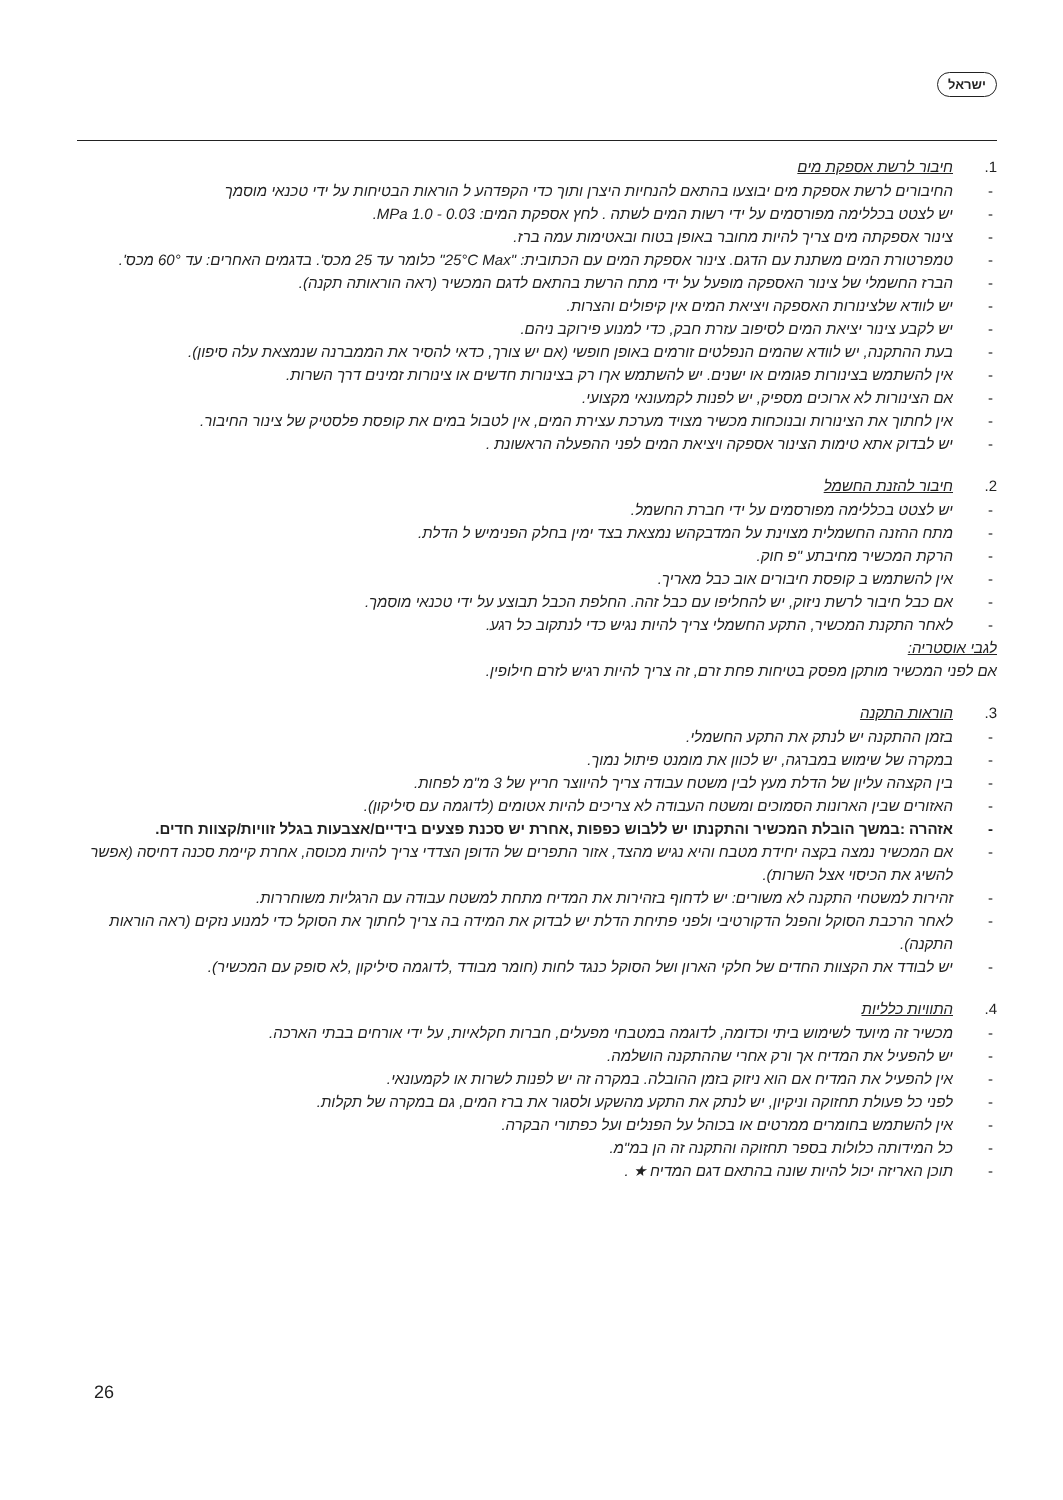ישראל
1. חיבור לרשת אספקת מים
- החיבורים לרשת אספקת מים יבוצעו בהתאם להנחיות היצרן ותוך כדי הקפדהע ל הוראות הבטיחות על ידי טכנאי מוסמך
- יש לצטט בכללימה מפורסמים על ידי רשות המים לשתה . לחץ אספקת המים: 0.03 - 1.0 MPa.
- צינור אספקתה מים צריך להיות מחובר באופן בטוח ובאטימות עמה ברז.
- טמפרטורת המים משתנת עם הדגם. צינור אספקת המים עם הכתובית: "25°C Max" כלומר עד 25 מכס'. בדגמים האחרים: עד 60° מכס'.
- הברז החשמלי של צינור האספקה מופעל על ידי מתח הרשת בהתאם לדגם המכשיר (ראה הוראותה תקנה).
- יש לוודא שלצינורות האספקה ויציאת המים אין קיפולים והצרות.
- יש לקבע צינור יציאת המים לסיפוב עזרת חבק, כדי למנוע פירוקב ניהם.
- בעת ההתקנה, יש לוודא שהמים הנפלטים זורמים באופן חופשי (אם יש צורך, כדאי להסיר את הממברנה שנמצאת עלה סיפון).
- אין להשתמש בצינורות פגומים או ישנים. יש להשתמש אךו רק בצינורות חדשים או צינורות זמינים דרך השרות.
- אם הצינורות לא ארוכים מספיק, יש לפנות לקמעונאי מקצועי.
- אין לחתוך את הצינורות ובנוכחות מכשיר מצויד מערכת עצירת המים, אין לטבול במים את קופסת פלסטיק של צינור החיבור.
- יש לבדוק אתא טימות הצינור אספקה ויציאת המים לפני ההפעלה הראשונת .
2. חיבור להזנת החשמל
- יש לצטט בכללימה מפורסמים על ידי חברת החשמל.
- מתח ההזנה החשמלית מצוינת על המדבקהש נמצאת בצד ימין בחלק הפנימיש ל הדלת.
- הרקת המכשיר מחיבתע "פ חוק.
- אין להשתמש ב קופסת חיבורים אוב כבל מאריך.
- אם כבל חיבור לרשת ניזוק, יש להחליפו עם כבל זהה. החלפת הכבל תבוצע על ידי טכנאי מוסמך.
- לאחר התקנת המכשיר, התקע החשמלי צריך להיות נגיש כדי לנתקוב כל רגע.
לגבי אוסטריה:
אם לפני המכשיר מותקן מפסק בטיחות פחת זרם, זה צריך להיות רגיש לזרם חילופין.
3. הוראות התקנה
- בזמן ההתקנה יש לנתק את התקע החשמלי.
- במקרה של שימוש במברגה, יש לכוון את מומנט פיתול נמוך.
- בין הקצהה עליון של הדלת מעץ לבין משטח עבודה צריך להיווצר חריץ של 3 מ"מ לפחות.
- האזורים שבין הארונות הסמוכים ומשטח העבודה לא צריכים להיות אטומים (לדוגמה עם סיליקון).
- אזהרה :במשך הובלת המכשיר והתקנתו יש ללבוש כפפות ,אחרת יש סכנת פצעים בידיים/אצבעות בגלל זוויות/קצוות חדים.
- אם המכשיר נמצה בקצה יחידת מטבח והיא נגיש מהצד, אזור התפרים של הדופן הצדדי צריך להיות מכוסה, אחרת קיימת סכנה דחיסה (אפשר להשיג את הכיסוי אצל השרות).
- זהירות למשטחי התקנה לא משורים: יש לדחוף בזהירות את המדיח מתחת למשטח עבודה עם הרגליות משוחררות.
- לאחר הרכבת הסוקל והפנל הדקורטיבי ולפני פתיחת הדלת יש לבדוק את המידה בה צריך לחתוך את הסוקל כדי למנוע נזקים (ראה הוראות התקנה).
- יש לבודד את הקצוות החדים של חלקי הארון ושל הסוקל כנגד לחות (חומר מבודד ,לדוגמה סיליקון ,לא סופק עם המכשיר).
4. התוויות כלליות
- מכשיר זה מיועד לשימוש ביתי וכדומה, לדוגמה במטבחי מפעלים, חברות חקלאיות, על ידי אורחים בבתי הארכה.
- יש להפעיל את המדיח אך ורק אחרי שההתקנה הושלמה.
- אין להפעיל את המדיח אם הוא ניזוק בזמן ההובלה. במקרה זה יש לפנות לשרות או לקמעונאי.
- לפני כל פעולת תחזוקה וניקיון, יש לנתק את התקע מהשקע ולסגור את ברז המים, גם במקרה של תקלות.
- אין להשתמש בחומרים ממרטים או בכוהל על הפנלים ועל כפתורי הבקרה.
- כל המידותה כלולות בספר תחזוקה והתקנה זה הן במ"מ.
- תוכן האריזה יכול להיות שונה בהתאם דגם המדיח ★ .
26